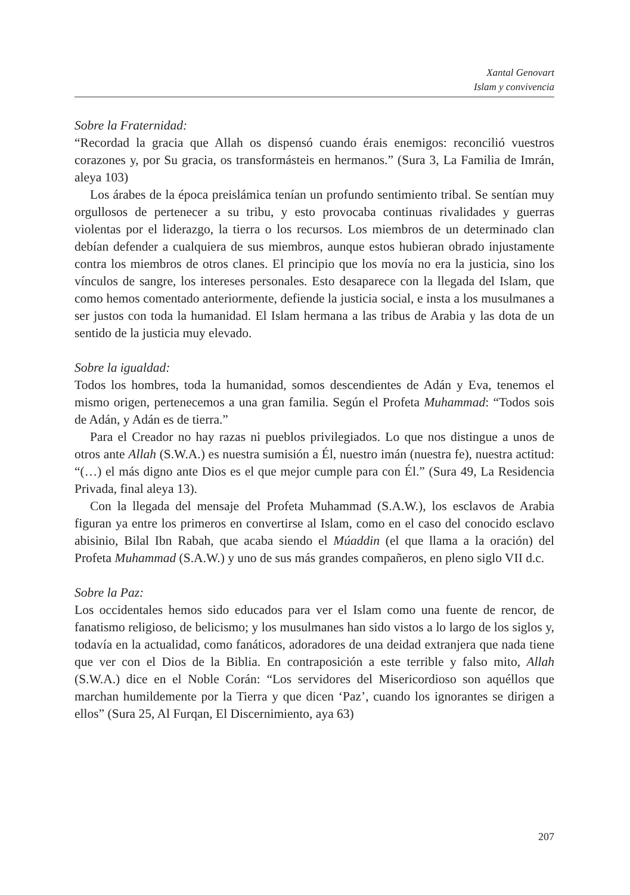Xantal Genovart
Islam y convivencia
Sobre la Fraternidad:
“Recordad la gracia que Allah os dispensó cuando érais enemigos: reconcilió vuestros corazones y, por Su gracia, os transformásteis en hermanos.” (Sura 3, La Familia de Imrán, aleya 103)
Los árabes de la época preislámica tenían un profundo sentimiento tribal. Se sentían muy orgullosos de pertenecer a su tribu, y esto provocaba continuas rivalidades y guerras violentas por el liderazgo, la tierra o los recursos. Los miembros de un determinado clan debían defender a cualquiera de sus miembros, aunque estos hubieran obrado injustamente contra los miembros de otros clanes. El principio que los movía no era la justicia, sino los vínculos de sangre, los intereses personales. Esto desaparece con la llegada del Islam, que como hemos comentado anteriormente, defiende la justicia social, e insta a los musulmanes a ser justos con toda la humanidad. El Islam hermana a las tribus de Arabia y las dota de un sentido de la justicia muy elevado.
Sobre la igualdad:
Todos los hombres, toda la humanidad, somos descendientes de Adán y Eva, tenemos el mismo origen, pertenecemos a una gran familia. Según el Profeta Muhammad: “Todos sois de Adán, y Adán es de tierra.”
Para el Creador no hay razas ni pueblos privilegiados. Lo que nos distingue a unos de otros ante Allah (S.W.A.) es nuestra sumisión a Él, nuestro imán (nuestra fe), nuestra actitud: “(…) el más digno ante Dios es el que mejor cumple para con Él.” (Sura 49, La Residencia Privada, final aleya 13).
Con la llegada del mensaje del Profeta Muhammad (S.A.W.), los esclavos de Arabia figuran ya entre los primeros en convertirse al Islam, como en el caso del conocido esclavo abisinio, Bilal Ibn Rabah, que acaba siendo el Múaddin (el que llama a la oración) del Profeta Muhammad (S.A.W.) y uno de sus más grandes compañeros, en pleno siglo VII d.c.
Sobre la Paz:
Los occidentales hemos sido educados para ver el Islam como una fuente de rencor, de fanatismo religioso, de belicismo; y los musulmanes han sido vistos a lo largo de los siglos y, todavía en la actualidad, como fanáticos, adoradores de una deidad extranjera que nada tiene que ver con el Dios de la Biblia. En contraposición a este terrible y falso mito, Allah (S.W.A.) dice en el Noble Corán: “Los servidores del Misericordioso son aquéllos que marchan humildemente por la Tierra y que dicen ‘Paz’, cuando los ignorantes se dirigen a ellos” (Sura 25, Al Furqan, El Discernimiento, aya 63)
207